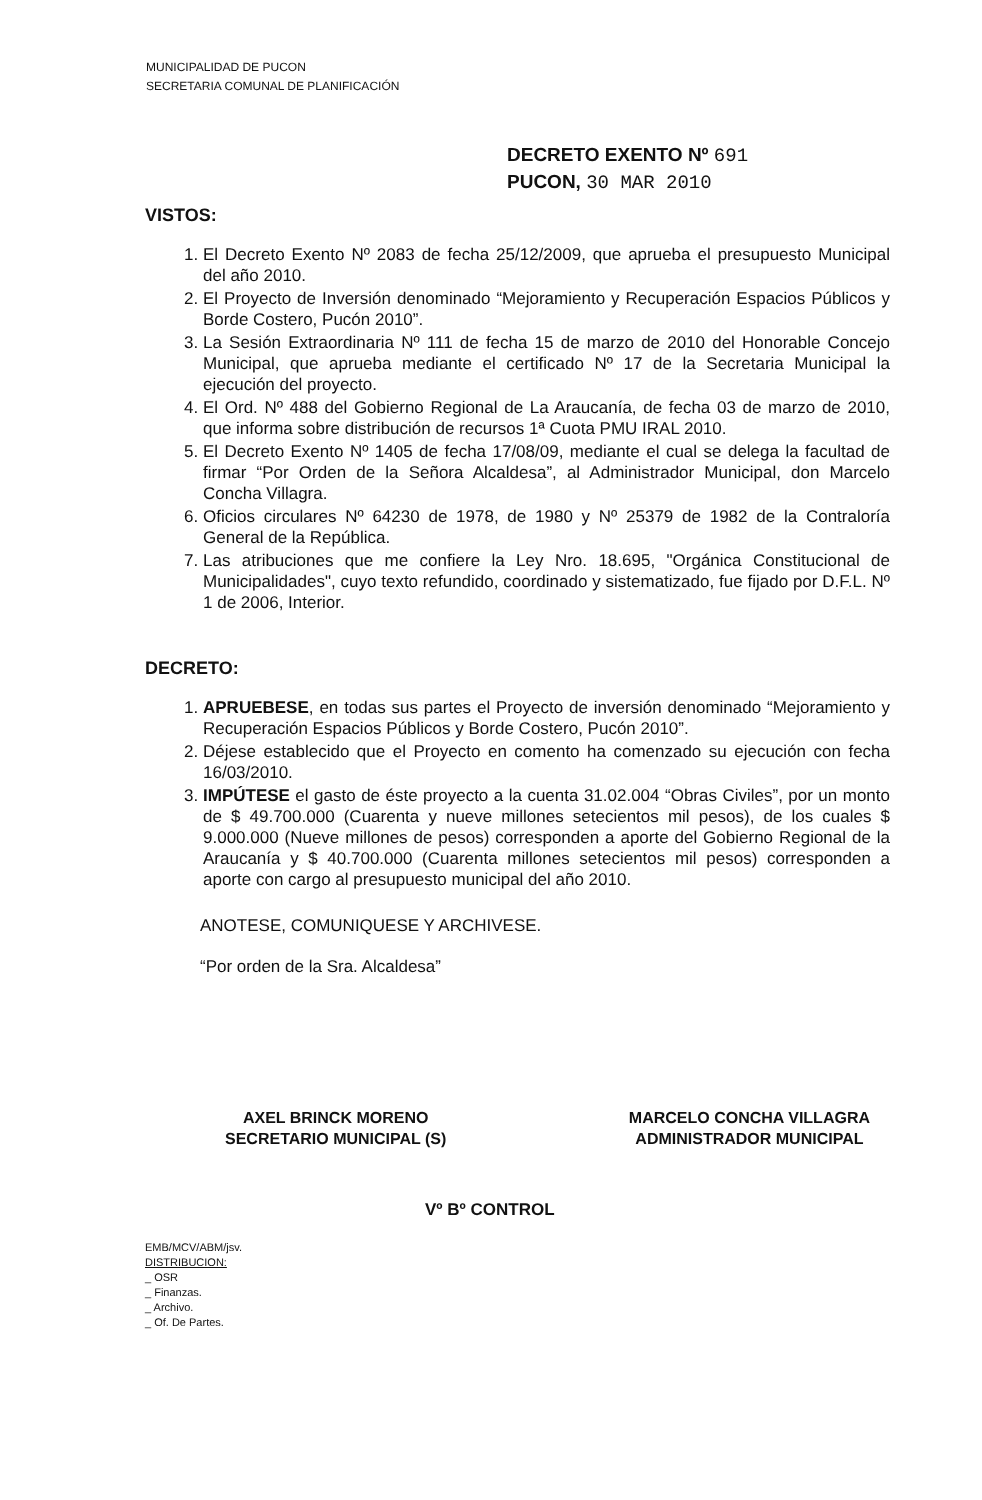MUNICIPALIDAD DE PUCON
SECRETARIA COMUNAL DE PLANIFICACIÓN
DECRETO EXENTO Nº 691
PUCON, 30 MAR 2010
VISTOS:
1. El Decreto Exento Nº 2083 de fecha 25/12/2009, que aprueba el presupuesto Municipal del año 2010.
2. El Proyecto de Inversión denominado “Mejoramiento y Recuperación Espacios Públicos y Borde Costero, Pucón 2010”.
3. La Sesión Extraordinaria Nº 111 de fecha 15 de marzo de 2010 del Honorable Concejo Municipal, que aprueba mediante el certificado Nº 17 de la Secretaria Municipal la ejecución del proyecto.
4. El Ord. Nº 488 del Gobierno Regional de La Araucanía, de fecha 03 de marzo de 2010, que informa sobre distribución de recursos 1ª Cuota PMU IRAL 2010.
5. El Decreto Exento Nº 1405 de fecha 17/08/09, mediante el cual se delega la facultad de firmar “Por Orden de la Señora Alcaldesa”, al Administrador Municipal, don Marcelo Concha Villagra.
6. Oficios circulares Nº 64230 de 1978, de 1980 y Nº 25379 de 1982 de la Contraloría General de la República.
7. Las atribuciones que me confiere la Ley Nro. 18.695, "Orgánica Constitucional de Municipalidades", cuyo texto refundido, coordinado y sistematizado, fue fijado por D.F.L. Nº 1 de 2006, Interior.
DECRETO:
1. APRUEBESE, en todas sus partes el Proyecto de inversión denominado “Mejoramiento y Recuperación Espacios Públicos y Borde Costero, Pucón 2010”.
2. Déjese establecido que el Proyecto en comento ha comenzado su ejecución con fecha 16/03/2010.
3. IMPÚTESE el gasto de éste proyecto a la cuenta 31.02.004 “Obras Civiles”, por un monto de $ 49.700.000 (Cuarenta y nueve millones setecientos mil pesos), de los cuales $ 9.000.000 (Nueve millones de pesos) corresponden a aporte del Gobierno Regional de la Araucanía y $ 40.700.000 (Cuarenta millones setecientos mil pesos) corresponden a aporte con cargo al presupuesto municipal del año 2010.
ANOTESE, COMUNIQUESE Y ARCHIVESE.
“Por orden de la Sra. Alcaldesa”
AXEL BRINCK MORENO
SECRETARIO MUNICIPAL (S)
MARCELO CONCHA VILLAGRA
ADMINISTRADOR MUNICIPAL
Vº Bº CONTROL
EMB/MCV/ABM/jsv.
DISTRIBUCION:
_ OSR
_ Finanzas.
_ Archivo.
_ Of. De Partes.